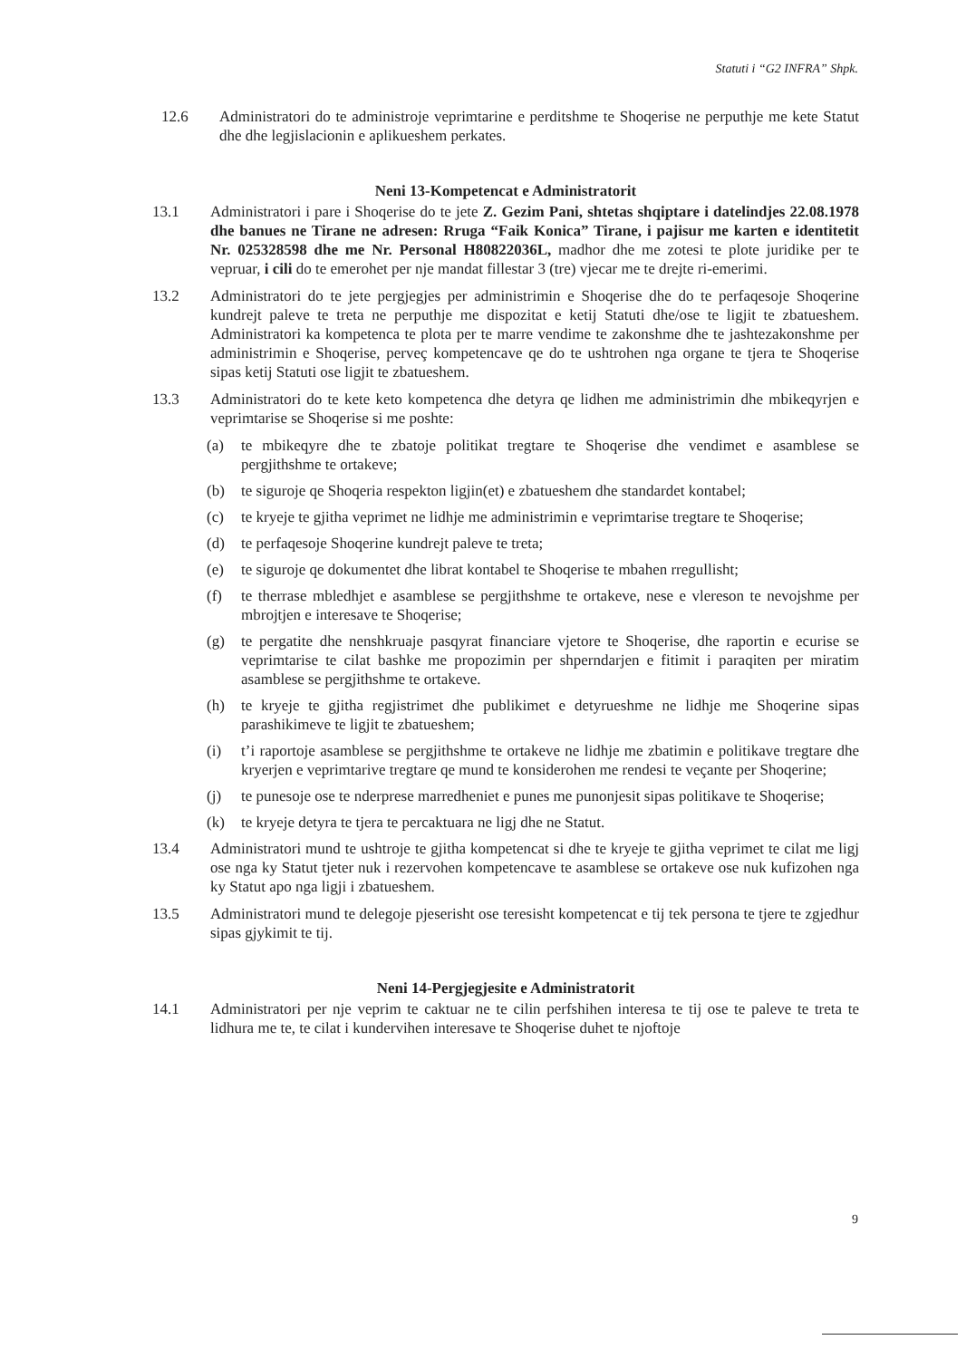Statuti i “G2 INFRA” Shpk.
12.6 Administratori do te administroje veprimtarine e perditshme te Shoqerise ne perputhje me kete Statut dhe dhe legjislacionin e aplikueshem perkates.
Neni 13-Kompetencat e Administratorit
13.1 Administratori i pare i Shoqerise do te jete Z. Gezim Pani, shtetas shqiptare i datelindjes 22.08.1978 dhe banues ne Tirane ne adresen: Rruga “Faik Konica” Tirane, i pajisur me karten e identitetit Nr. 025328598 dhe me Nr. Personal H80822036L, madhor dhe me zotesi te plote juridike per te vepruar, i cili do te emerohet per nje mandat fillestar 3 (tre) vjecar me te drejte ri-emerimi.
13.2 Administratori do te jete pergjegjes per administrimin e Shoqerise dhe do te perfaqesoje Shoqerine kundrejt paleve te treta ne perputhje me dispozitat e ketij Statuti dhe/ose te ligjit te zbatueshem. Administratori ka kompetenca te plota per te marre vendime te zakonshme dhe te jashtezakonshme per administrimin e Shoqerise, perveç kompetencave qe do te ushtrohen nga organe te tjera te Shoqerise sipas ketij Statuti ose ligjit te zbatueshem.
13.3 Administratori do te kete keto kompetenca dhe detyra qe lidhen me administrimin dhe mbikeqyrjen e veprimtarise se Shoqerise si me poshte:
(a) te mbikeqyre dhe te zbatoje politikat tregtare te Shoqerise dhe vendimet e asamblese se pergjithshme te ortakeve;
(b) te siguroje qe Shoqeria respekton ligjin(et) e zbatueshem dhe standardet kontabel;
(c) te kryeje te gjitha veprimet ne lidhje me administrimin e veprimtarise tregtare te Shoqerise;
(d) te perfaqesoje Shoqerine kundrejt paleve te treta;
(e) te siguroje qe dokumentet dhe librat kontabel te Shoqerise te mbahen rregullisht;
(f) te therrase mbledhjet e asamblese se pergjithshme te ortakeve, nese e vlereson te nevojshme per mbrojtjen e interesave te Shoqerise;
(g) te pergatite dhe nenshkruaje pasqyrat financiare vjetore te Shoqerise, dhe raportin e ecurise se veprimtarise te cilat bashke me propozimin per shperndarjen e fitimit i paraqiten per miratim asamblese se pergjithshme te ortakeve.
(h) te kryeje te gjitha regjistrimet dhe publikimet e detyrueshme ne lidhje me Shoqerine sipas parashikimeve te ligjit te zbatueshem;
(i) t’i raportoje asamblese se pergjithshme te ortakeve ne lidhje me zbatimin e politikave tregtare dhe kryerjen e veprimtarive tregtare qe mund te konsiderohen me rendesi te veçante per Shoqerine;
(j) te punesoje ose te nderprese marredheniet e punes me punonjesit sipas politikave te Shoqerise;
(k) te kryeje detyra te tjera te percaktuara ne ligj dhe ne Statut.
13.4 Administratori mund te ushtroje te gjitha kompetencat si dhe te kryeje te gjitha veprimet te cilat me ligj ose nga ky Statut tjeter nuk i rezervohen kompetencave te asamblese se ortakeve ose nuk kufizohen nga ky Statut apo nga ligji i zbatueshem.
13.5 Administratori mund te delegoje pjeserisht ose teresisht kompetencat e tij tek persona te tjere te zgjedhur sipas gjykimit te tij.
Neni 14-Pergjegjesite e Administratorit
14.1 Administratori per nje veprim te caktuar ne te cilin perfshihen interesa te tij ose te paleve te treta te lidhura me te, te cilat i kundervihen interesave te Shoqerise duhet te njoftoje
9